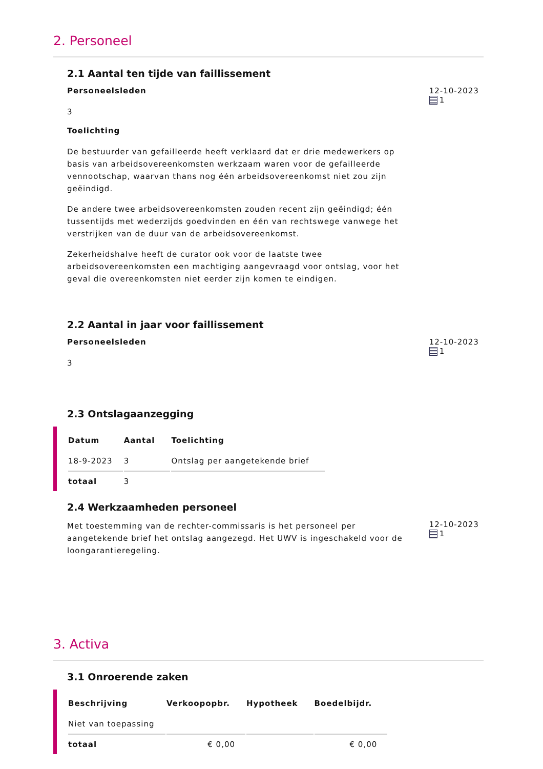2. Personeel
2.1 Aantal ten tijde van faillissement
Personeelsleden
3
Toelichting
De bestuurder van gefailleerde heeft verklaard dat er drie medewerkers op basis van arbeidsovereenkomsten werkzaam waren voor de gefailleerde vennootschap, waarvan thans nog één arbeidsovereenkomst niet zou zijn geëindigd.
De andere twee arbeidsovereenkomsten zouden recent zijn geëindigd; één tussentijds met wederzijds goedvinden en één van rechtswege vanwege het verstrijken van de duur van de arbeidsovereenkomst.
Zekerheidshalve heeft de curator ook voor de laatste twee arbeidsovereenkomsten een machtiging aangevraagd voor ontslag, voor het geval die overeenkomsten niet eerder zijn komen te eindigen.
12-10-2023
1
2.2 Aantal in jaar voor faillissement
Personeelsleden
3
12-10-2023
1
2.3 Ontslagaanzegging
| Datum | Aantal | Toelichting |
| --- | --- | --- |
| 18-9-2023 | 3 | Ontslag per aangetekende brief |
| totaal | 3 | |
2.4 Werkzaamheden personeel
Met toestemming van de rechter-commissaris is het personeel per aangetekende brief het ontslag aangezegd. Het UWV is ingeschakeld voor de loongarantieregeling.
12-10-2023
1
3. Activa
3.1 Onroerende zaken
| Beschrijving | Verkoopopbr. | Hypotheek | Boedelbijdr. |
| --- | --- | --- | --- |
| Niet van toepassing | | | |
| totaal | € 0,00 | | € 0,00 |